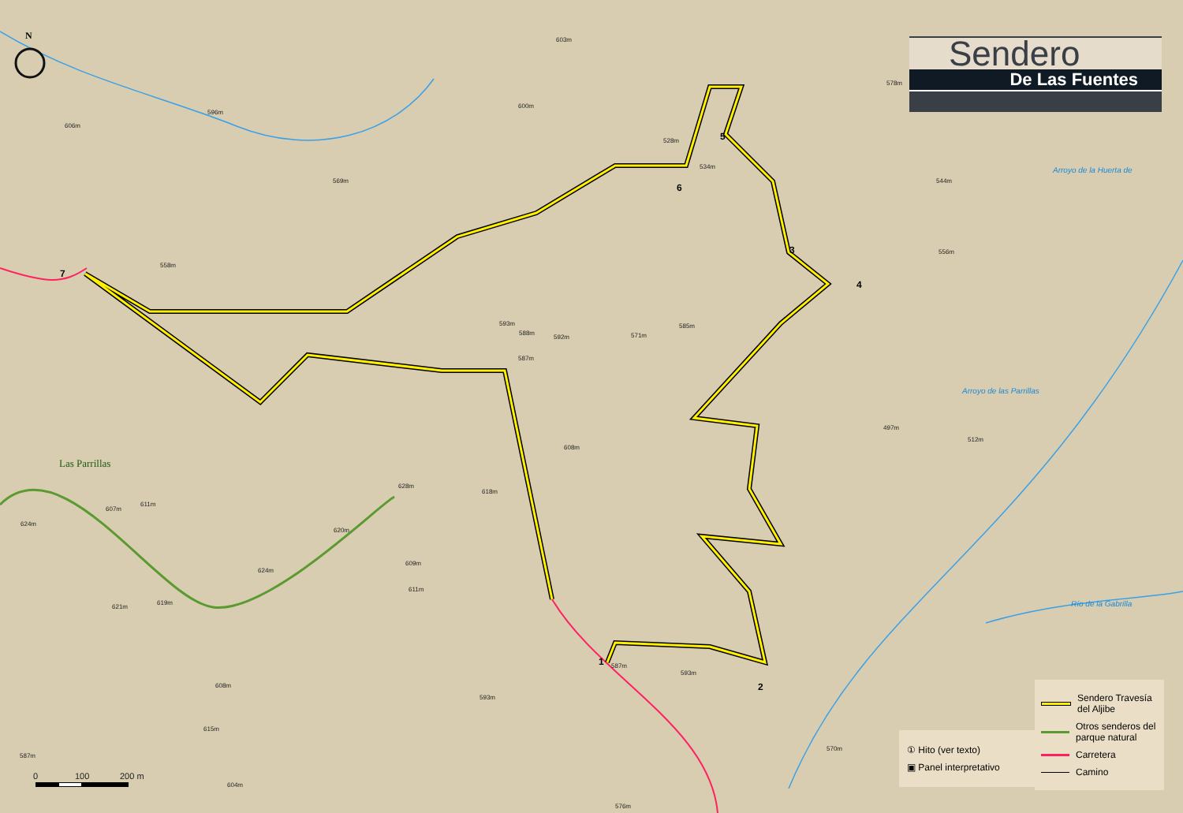N
Sendero
De Las Fuentes
603m
600m
596m
606m
578m
569m
528m
534m
544m
558m
556m
593m
588m
592m 571m
585m
587m
497m
512m
608m
628m
618m
611m
607m
624m
620m
609m
624m
611m
621m
619m
587m
593m
608m
593m
615m
570m
587m
604m
576m
Arroyo de la Huerta de
Arroyo de las Parrillas
Río de la Gabrilla
Las Parrillas
7
1
2
3
4
5
6
0 100 200 m
Sendero Travesía del Aljibe
Otros senderos del parque natural
Carretera
Camino
① Hito (ver texto)
▣ Panel interpretativo